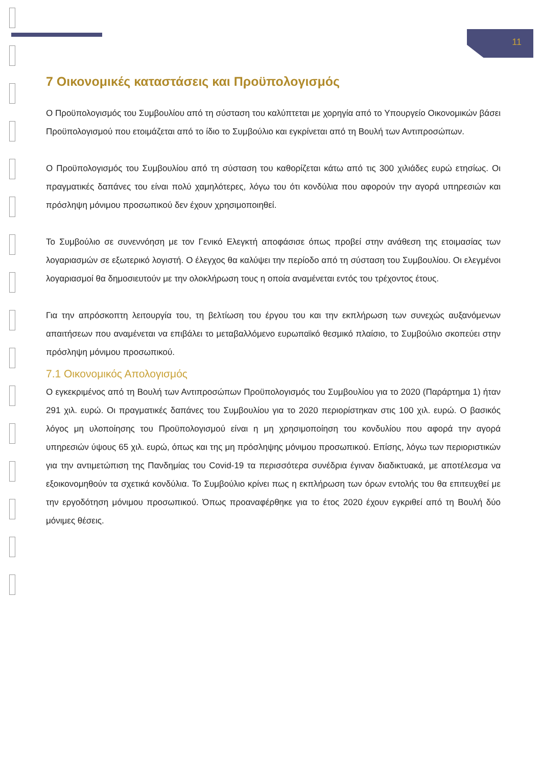11
7 Οικονομικές καταστάσεις και Προϋπολογισμός
Ο Προϋπολογισμός του Συμβουλίου από τη σύσταση του καλύπτεται με χορηγία από το Υπουργείο Οικονομικών βάσει Προϋπολογισμού που ετοιμάζεται από το ίδιο το Συμβούλιο και εγκρίνεται από τη Βουλή των Αντιπροσώπων.
Ο Προϋπολογισμός του Συμβουλίου από τη σύσταση του καθορίζεται κάτω από τις 300 χιλιάδες ευρώ ετησίως. Οι πραγματικές δαπάνες του είναι πολύ χαμηλότερες, λόγω του ότι κονδύλια που αφορούν την αγορά υπηρεσιών και πρόσληψη μόνιμου προσωπικού δεν έχουν χρησιμοποιηθεί.
Το Συμβούλιο σε συνεννόηση με τον Γενικό Ελεγκτή αποφάσισε όπως προβεί στην ανάθεση της ετοιμασίας των λογαριασμών σε εξωτερικό λογιστή. Ο έλεγχος θα καλύψει την περίοδο από τη σύσταση του Συμβουλίου. Οι ελεγμένοι λογαριασμοί θα δημοσιευτούν με την ολοκλήρωση τους η οποία αναμένεται εντός του τρέχοντος έτους.
Για την απρόσκοπτη λειτουργία του, τη βελτίωση του έργου του και την εκπλήρωση των συνεχώς αυξανόμενων απαιτήσεων που αναμένεται να επιβάλει το μεταβαλλόμενο ευρωπαϊκό θεσμικό πλαίσιο, το Συμβούλιο σκοπεύει στην πρόσληψη μόνιμου προσωπικού.
7.1 Οικονομικός Απολογισμός
Ο εγκεκριμένος από τη Βουλή των Αντιπροσώπων Προϋπολογισμός του Συμβουλίου για το 2020 (Παράρτημα 1) ήταν 291 χιλ. ευρώ. Οι πραγματικές δαπάνες του Συμβουλίου για το 2020 περιορίστηκαν στις 100 χιλ. ευρώ. Ο βασικός λόγος μη υλοποίησης του Προϋπολογισμού είναι η μη χρησιμοποίηση του κονδυλίου που αφορά την αγορά υπηρεσιών ύψους 65 χιλ. ευρώ, όπως και της μη πρόσληψης μόνιμου προσωπικού. Επίσης, λόγω των περιοριστικών για την αντιμετώπιση της Πανδημίας του Covid-19 τα περισσότερα συνέδρια έγιναν διαδικτυακά, με αποτέλεσμα να εξοικονομηθούν τα σχετικά κονδύλια. Το Συμβούλιο κρίνει πως η εκπλήρωση των όρων εντολής του θα επιτευχθεί με την εργοδότηση μόνιμου προσωπικού. Όπως προαναφέρθηκε για το έτος 2020 έχουν εγκριθεί από τη Βουλή δύο μόνιμες θέσεις.